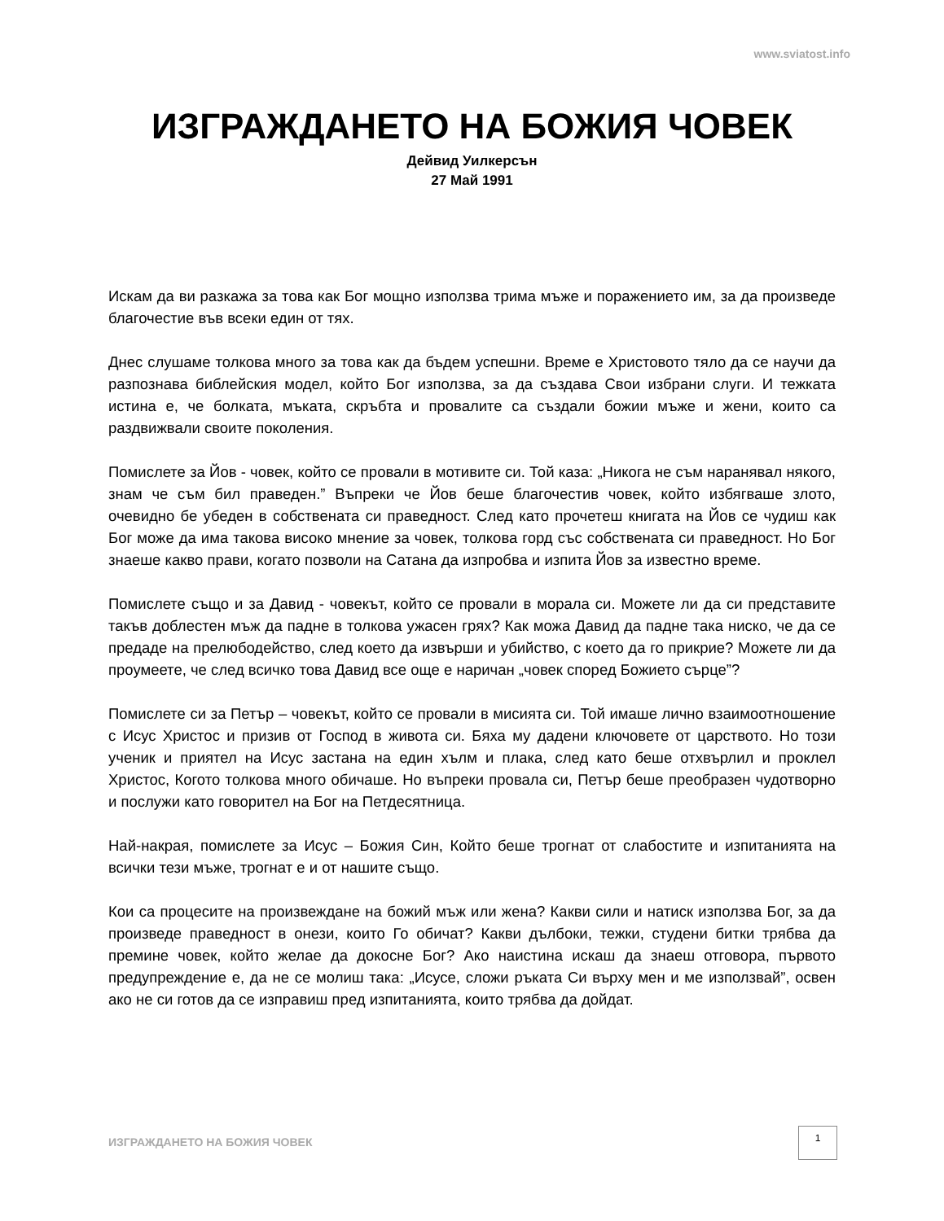www.sviatost.info
ИЗГРАЖДАНЕТО НА БОЖИЯ ЧОВЕК
Дейвид Уилкерсън
27 Май 1991
Искам да ви разкажа за това как Бог мощно използва трима мъже и поражението им, за да произведе благочестие във всеки един от тях.
Днес слушаме толкова много за това как да бъдем успешни. Време е Христовото тяло да се научи да разпознава библейския модел, който Бог използва, за да създава Свои избрани слуги. И тежката истина е, че болката, мъката, скръбта и провалите са създали божии мъже и жени, които са раздвижвали своите поколения.
Помислете за Йов - човек, който се провали в мотивите си. Той каза: „Никога не съм наранявал някого, знам че съм бил праведен.” Въпреки че Йов беше благочестив човек, който избягваше злото, очевидно бе убеден в собствената си праведност. След като прочетеш книгата на Йов се чудиш как Бог може да има такова високо мнение за човек, толкова горд със собствената си праведност. Но Бог знаеше какво прави, когато позволи на Сатана да изпробва и изпита Йов за известно време.
Помислете също и за Давид - човекът, който се провали в морала си. Можете ли да си представите такъв доблестен мъж да падне в толкова ужасен грях? Как можа Давид да падне така ниско, че да се предаде на прелюбодейство, след което да извърши и убийство, с което да го прикрие? Можете ли да проумеете, че след всичко това Давид все още е наричан „човек според Божието сърце”?
Помислете си за Петър – човекът, който се провали в мисията си. Той имаше лично взаимоотношение с Исус Христос и призив от Господ в живота си. Бяха му дадени ключовете от царството. Но този ученик и приятел на Исус застана на един хълм и плака, след като беше отхвърлил и проклел Христос, Когото толкова много обичаше. Но въпреки провала си, Петър беше преобразен чудотворно и послужи като говорител на Бог на Петдесятница.
Най-накрая, помислете за Исус – Божия Син, Който беше трогнат от слабостите и изпитанията на всички тези мъже, трогнат е и от нашите също.
Кои са процесите на произвеждане на божий мъж или жена? Какви сили и натиск използва Бог, за да произведе праведност в онези, които Го обичат? Какви дълбоки, тежки, студени битки трябва да премине човек, който желае да докосне Бог? Ако наистина искаш да знаеш отговора, първото предупреждение е, да не се молиш така: „Исусе, сложи ръката Си върху мен и ме използвай”, освен ако не си готов да се изправиш пред изпитанията, които трябва да дойдат.
ИЗГРАЖДАНЕТО НА БОЖИЯ ЧОВЕК
1